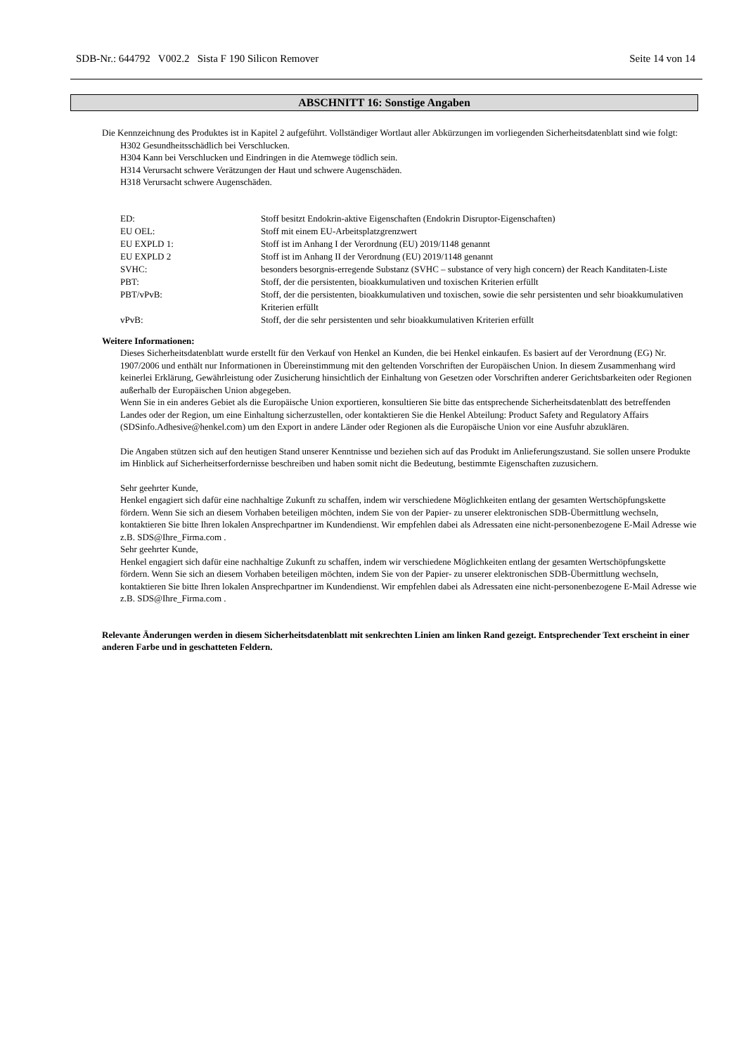SDB-Nr.: 644792 V002.2 Sista F 190 Silicon Remover Seite 14 von 14
ABSCHNITT 16: Sonstige Angaben
Die Kennzeichnung des Produktes ist in Kapitel 2 aufgeführt. Vollständiger Wortlaut aller Abkürzungen im vorliegenden Sicherheitsdatenblatt sind wie folgt:
H302 Gesundheitsschädlich bei Verschlucken.
H304 Kann bei Verschlucken und Eindringen in die Atemwege tödlich sein.
H314 Verursacht schwere Verätzungen der Haut und schwere Augenschäden.
H318 Verursacht schwere Augenschäden.
| ED: | Stoff besitzt Endokrin-aktive Eigenschaften (Endokrin Disruptor-Eigenschaften) |
| EU OEL: | Stoff mit einem EU-Arbeitsplatzgrenzwert |
| EU EXPLD 1: | Stoff ist im Anhang I der Verordnung (EU) 2019/1148 genannt |
| EU EXPLD 2 | Stoff ist im Anhang II der Verordnung (EU) 2019/1148 genannt |
| SVHC: | besonders besorgnis-erregende Substanz (SVHC – substance of very high concern) der Reach Kanditaten-Liste |
| PBT: | Stoff, der die persistenten, bioakkumulativen und toxischen Kriterien erfüllt |
| PBT/vPvB: | Stoff, der die persistenten, bioakkumulativen und toxischen, sowie die sehr persistenten und sehr bioakkumulativen Kriterien erfüllt |
| vPvB: | Stoff, der die sehr persistenten und sehr bioakkumulativen Kriterien erfüllt |
Weitere Informationen:
Dieses Sicherheitsdatenblatt wurde erstellt für den Verkauf von Henkel an Kunden, die bei Henkel einkaufen. Es basiert auf der Verordnung (EG) Nr. 1907/2006 und enthält nur Informationen in Übereinstimmung mit den geltenden Vorschriften der Europäischen Union. In diesem Zusammenhang wird keinerlei Erklärung, Gewährleistung oder Zusicherung hinsichtlich der Einhaltung von Gesetzen oder Vorschriften anderer Gerichtsbarkeiten oder Regionen außerhalb der Europäischen Union abgegeben.
Wenn Sie in ein anderes Gebiet als die Europäische Union exportieren, konsultieren Sie bitte das entsprechende Sicherheitsdatenblatt des betreffenden Landes oder der Region, um eine Einhaltung sicherzustellen, oder kontaktieren Sie die Henkel Abteilung: Product Safety and Regulatory Affairs (SDSinfo.Adhesive@henkel.com) um den Export in andere Länder oder Regionen als die Europäische Union vor eine Ausfuhr abzuklären.
Die Angaben stützen sich auf den heutigen Stand unserer Kenntnisse und beziehen sich auf das Produkt im Anlieferungszustand. Sie sollen unsere Produkte im Hinblick auf Sicherheitserfordernisse beschreiben und haben somit nicht die Bedeutung, bestimmte Eigenschaften zuzusichern.
Sehr geehrter Kunde,
Henkel engagiert sich dafür eine nachhaltige Zukunft zu schaffen, indem wir verschiedene Möglichkeiten entlang der gesamten Wertschöpfungskette fördern. Wenn Sie sich an diesem Vorhaben beteiligen möchten, indem Sie von der Papier- zu unserer elektronischen SDB-Übermittlung wechseln, kontaktieren Sie bitte Ihren lokalen Ansprechpartner im Kundendienst. Wir empfehlen dabei als Adressaten eine nicht-personenbezogene E-Mail Adresse wie z.B. SDS@Ihre_Firma.com .
Sehr geehrter Kunde,
Henkel engagiert sich dafür eine nachhaltige Zukunft zu schaffen, indem wir verschiedene Möglichkeiten entlang der gesamten Wertschöpfungskette fördern. Wenn Sie sich an diesem Vorhaben beteiligen möchten, indem Sie von der Papier- zu unserer elektronischen SDB-Übermittlung wechseln, kontaktieren Sie bitte Ihren lokalen Ansprechpartner im Kundendienst. Wir empfehlen dabei als Adressaten eine nicht-personenbezogene E-Mail Adresse wie z.B. SDS@Ihre_Firma.com .
Relevante Änderungen werden in diesem Sicherheitsdatenblatt mit senkrechten Linien am linken Rand gezeigt. Entsprechender Text erscheint in einer anderen Farbe und in geschatteten Feldern.